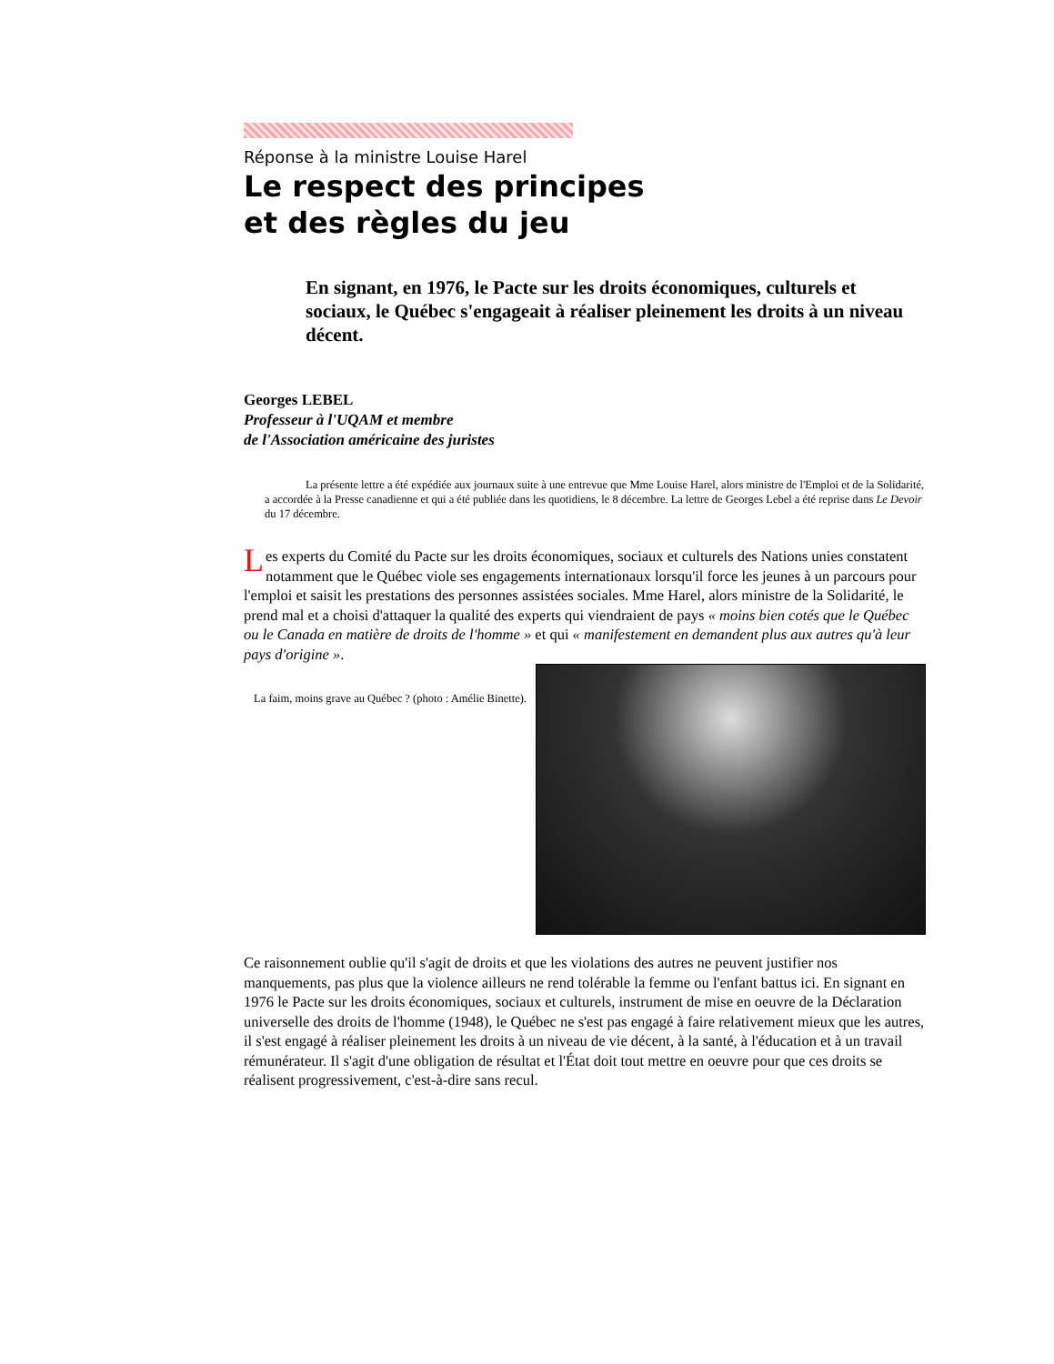Réponse à la ministre Louise Harel
Le respect des principes
et des règles du jeu
En signant, en 1976, le Pacte sur les droits économiques, culturels et sociaux, le Québec s'engageait à réaliser pleinement les droits à un niveau décent.
Georges LEBEL
Professeur à l'UQAM et membre
de l'Association américaine des juristes
La présente lettre a été expédiée aux journaux suite à une entrevue que Mme Louise Harel, alors ministre de l'Emploi et de la Solidarité, a accordée à la Presse canadienne et qui a été publiée dans les quotidiens, le 8 décembre. La lettre de Georges Lebel a été reprise dans Le Devoir du 17 décembre.
Les experts du Comité du Pacte sur les droits économiques, sociaux et culturels des Nations unies constatent notamment que le Québec viole ses engagements internationaux lorsqu'il force les jeunes à un parcours pour l'emploi et saisit les prestations des personnes assistées sociales. Mme Harel, alors ministre de la Solidarité, le prend mal et a choisi d'attaquer la qualité des experts qui viendraient de pays « moins bien cotés que le Québec ou le Canada en matière de droits de l'homme » et qui « manifestement en demandent plus aux autres qu'à leur pays d'origine ».
La faim, moins grave au Québec ? (photo : Amélie Binette).
Ce raisonnement oublie qu'il s'agit de droits et que les violations des autres ne peuvent justifier nos manquements, pas plus que la violence ailleurs ne rend tolérable la femme ou l'enfant battus ici. En signant en 1976 le Pacte sur les droits économiques, sociaux et culturels, instrument de mise en oeuvre de la Déclaration universelle des droits de l'homme (1948), le Québec ne s'est pas engagé à faire relativement mieux que les autres, il s'est engagé à réaliser pleinement les droits à un niveau de vie décent, à la santé, à l'éducation et à un travail rémunérateur. Il s'agit d'une obligation de résultat et l'État doit tout mettre en oeuvre pour que ces droits se réalisent progressivement, c'est-à-dire sans recul.